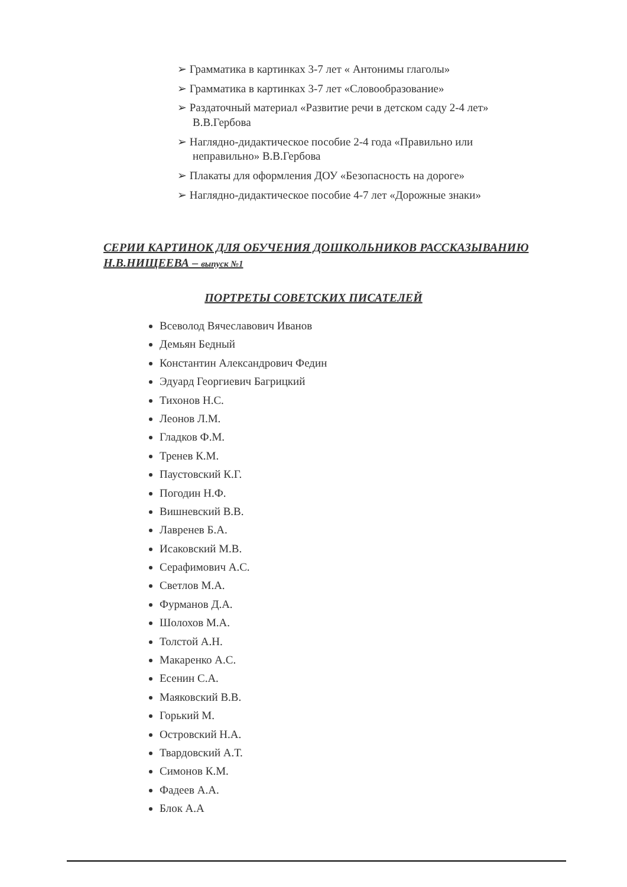➢ Грамматика в картинках 3-7 лет « Антонимы глаголы»
➢ Грамматика в картинках 3-7 лет «Словообразование»
➢ Раздаточный материал «Развитие речи в детском саду 2-4 лет» В.В.Гербова
➢ Наглядно-дидактическое пособие 2-4 года «Правильно или неправильно» В.В.Гербова
➢ Плакаты для оформления ДОУ «Безопасность на дороге»
➢ Наглядно-дидактическое пособие 4-7 лет «Дорожные знаки»
СЕРИИ КАРТИНОК ДЛЯ ОБУЧЕНИЯ ДОШКОЛЬНИКОВ РАССКАЗЫВАНИЮ Н.В.НИЩЕЕВА – выпуск №1
ПОРТРЕТЫ СОВЕТСКИХ ПИСАТЕЛЕЙ
Всеволод Вячеславович Иванов
Демьян Бедный
Константин Александрович Федин
Эдуард Георгиевич Багрицкий
Тихонов Н.С.
Леонов Л.М.
Гладков Ф.М.
Тренев К.М.
Паустовский К.Г.
Погодин Н.Ф.
Вишневский В.В.
Лавренев Б.А.
Исаковский М.В.
Серафимович А.С.
Светлов М.А.
Фурманов Д.А.
Шолохов М.А.
Толстой А.Н.
Макаренко А.С.
Есенин С.А.
Маяковский В.В.
Горький М.
Островский Н.А.
Твардовский А.Т.
Симонов К.М.
Фадеев А.А.
Блок А.А